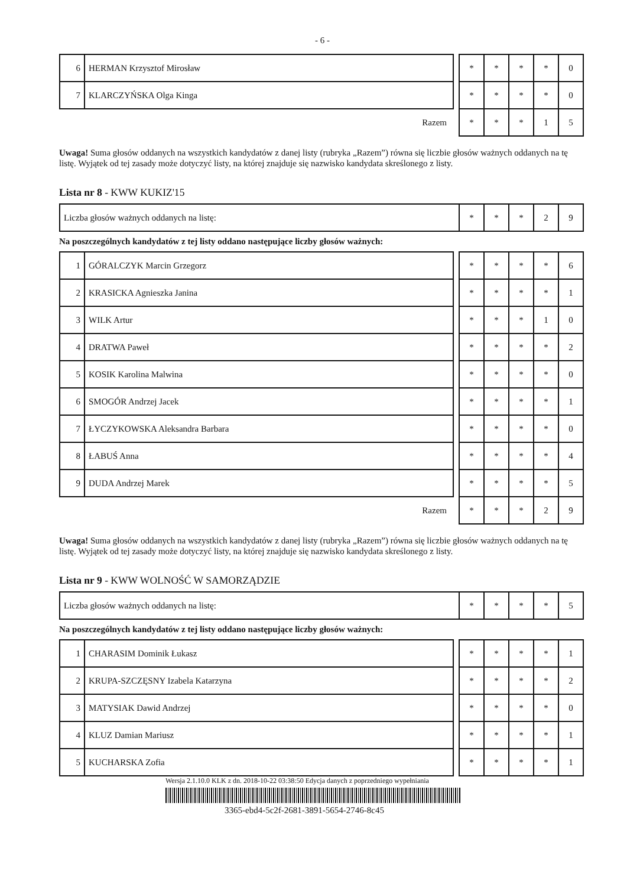- 6 -
| 6 | HERMAN Krzysztof Mirosław | | * | * | * | * | 0 |
| 7 | KLARCZYŃSKA Olga Kinga | | * | * | * | * | 0 |
| Razem | | | * | * | * | 1 | 5 |
Uwaga! Suma głosów oddanych na wszystkich kandydatów z danej listy (rubryka „Razem”) równa się liczbie głosów ważnych oddanych na tę listę. Wyjątek od tej zasady może dotyczyć listy, na której znajduje się nazwisko kandydata skreślonego z listy.
Lista nr 8 - KWW KUKIZ'15
| Liczba głosów ważnych oddanych na listę: | * | * | * | 2 | 9 |
Na poszczególnych kandydatów z tej listy oddano następujące liczby głosów ważnych:
| 1 | GÓRALCZYK Marcin Grzegorz | | * | * | * | * | 6 |
| 2 | KRASICKA Agnieszka Janina | | * | * | * | * | 1 |
| 3 | WILK Artur | | * | * | * | 1 | 0 |
| 4 | DRATWA Paweł | | * | * | * | * | 2 |
| 5 | KOSIK Karolina Malwina | | * | * | * | * | 0 |
| 6 | SMOGÓR Andrzej Jacek | | * | * | * | * | 1 |
| 7 | ŁYCZYKOWSKA Aleksandra Barbara | | * | * | * | * | 0 |
| 8 | ŁABUŚ Anna | | * | * | * | * | 4 |
| 9 | DUDA Andrzej Marek | | * | * | * | * | 5 |
| Razem | | | * | * | * | 2 | 9 |
Uwaga! Suma głosów oddanych na wszystkich kandydatów z danej listy (rubryka „Razem”) równa się liczbie głosów ważnych oddanych na tę listę. Wyjątek od tej zasady może dotyczyć listy, na której znajduje się nazwisko kandydata skreślonego z listy.
Lista nr 9 - KWW WOLNOŚĆ W SAMORZĄDZIE
| Liczba głosów ważnych oddanych na listę: | * | * | * | * | 5 |
Na poszczególnych kandydatów z tej listy oddano następujące liczby głosów ważnych:
| 1 | CHARASIM Dominik Łukasz | | * | * | * | * | 1 |
| 2 | KRUPA-SZCZĘSNY Izabela Katarzyna | | * | * | * | * | 2 |
| 3 | MATYSIAK Dawid Andrzej | | * | * | * | * | 0 |
| 4 | KLUZ Damian Mariusz | | * | * | * | * | 1 |
| 5 | KUCHARSKA Zofia | | * | * | * | * | 1 |
Wersja 2.1.10.0 KLK z dn. 2018-10-22 03:38:50 Edycja danych z poprzedniego wypełniania
3365-ebd4-5c2f-2681-3891-5654-2746-8c45